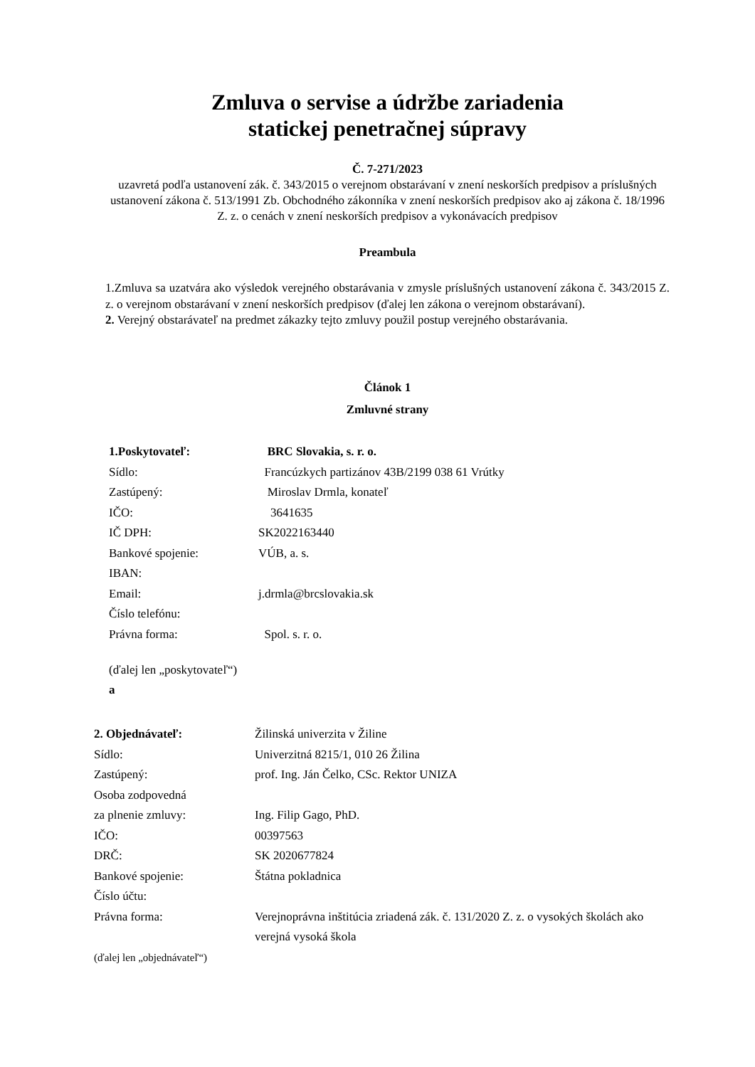Zmluva o servise a údržbe zariadenia
statickej penetračnej súpravy
Č. 7-271/2023
uzavretá podľa ustanovení zák. č. 343/2015 o verejnom obstarávaní v znení neskorších predpisov a príslušných ustanovení zákona č. 513/1991 Zb. Obchodného zákonníka v znení neskorších predpisov ako aj zákona č. 18/1996 Z. z. o cenách v znení neskorších predpisov a vykonávacích predpisov
Preambula
1.Zmluva sa uzatvára ako výsledok verejného obstarávania v zmysle príslušných ustanovení zákona č. 343/2015 Z. z. o verejnom obstarávaní v znení neskorších predpisov (ďalej len zákona o verejnom obstarávaní).
2. Verejný obstarávateľ na predmet zákazky tejto zmluvy použil postup verejného obstarávania.
Článok 1
Zmluvné strany
1.Poskytovateľ: BRC Slovakia, s. r. o.
Sídlo: Francúzkych partizánov 43B/2199 038 61 Vrútky
Zastúpený: Miroslav Drmla, konateľ
IČO: 3641635
IČ DPH: SK2022163440
Bankové spojenie: VÚB, a. s.
IBAN:
Email: j.drmla@brcslovakia.sk
Číslo telefónu:
Právna forma: Spol. s. r. o.
(ďalej len „poskytovateľ“)
a
2. Objednávateľ: Žilinská univerzita v Žiline
Sídlo: Univerzitná 8215/1, 010 26 Žilina
Zastúpený: prof. Ing. Ján Čelko, CSc. Rektor UNIZA
Osoba zodpovedná
za plnenie zmluvy: Ing. Filip Gago, PhD.
IČO: 00397563
DRČ: SK 2020677824
Bankové spojenie: Štátna pokladnica
Číslo účtu:
Právna forma: Verejnoprávna inštitúcia zriadená zák. č. 131/2020 Z. z. o vysokých školách ako verejná vysoká škola
(ďalej len „objednávateľ“)